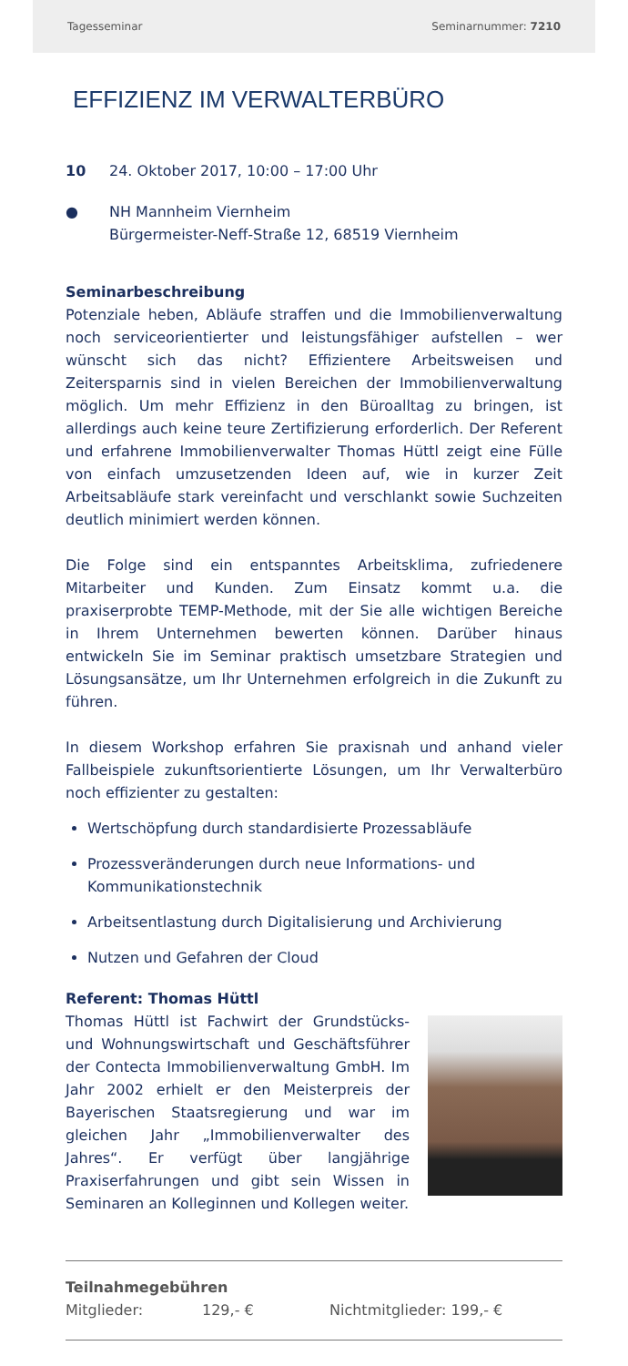Tagesseminar Seminarnummer: 7210
EFFIZIENZ IM VERWALTERBÜRO
10 24. Oktober 2017, 10:00 – 17:00 Uhr
● NH Mannheim Viernheim
Bürgermeister-Neff-Straße 12, 68519 Viernheim
Seminarbeschreibung
Potenziale heben, Abläufe straffen und die Immobilienverwaltung noch serviceorientierter und leistungsfähiger aufstellen – wer wünscht sich das nicht? Effizientere Arbeitsweisen und Zeitersparnis sind in vielen Bereichen der Immobilienverwaltung möglich. Um mehr Effizienz in den Büroalltag zu bringen, ist allerdings auch keine teure Zertifizierung erforderlich. Der Referent und erfahrene Immobilienverwalter Thomas Hüttl zeigt eine Fülle von einfach umzusetzenden Ideen auf, wie in kurzer Zeit Arbeitsabläufe stark vereinfacht und verschlankt sowie Suchzeiten deutlich minimiert werden können.
Die Folge sind ein entspanntes Arbeitsklima, zufriedenere Mitarbeiter und Kunden. Zum Einsatz kommt u.a. die praxiserprobte TEMP-Methode, mit der Sie alle wichtigen Bereiche in Ihrem Unternehmen bewerten können. Darüber hinaus entwickeln Sie im Seminar praktisch umsetzbare Strategien und Lösungsansätze, um Ihr Unternehmen erfolgreich in die Zukunft zu führen.
In diesem Workshop erfahren Sie praxisnah und anhand vieler Fallbeispiele zukunftsorientierte Lösungen, um Ihr Verwalterbüro noch effizienter zu gestalten:
Wertschöpfung durch standardisierte Prozessabläufe
Prozessveränderungen durch neue Informations- und Kommunikationstechnik
Arbeitsentlastung durch Digitalisierung und Archivierung
Nutzen und Gefahren der Cloud
Referent: Thomas Hüttl
Thomas Hüttl ist Fachwirt der Grundstücks- und Wohnungswirtschaft und Geschäftsführer der Contecta Immobilienverwaltung GmbH. Im Jahr 2002 erhielt er den Meisterpreis der Bayerischen Staatsregierung und war im gleichen Jahr „Immobilienverwalter des Jahres“. Er verfügt über langjährige Praxiserfahrungen und gibt sein Wissen in Seminaren an Kolleginnen und Kollegen weiter.
Teilnahmegebühren
Mitglieder: 129,- € Nichtmitglieder: 199,- €